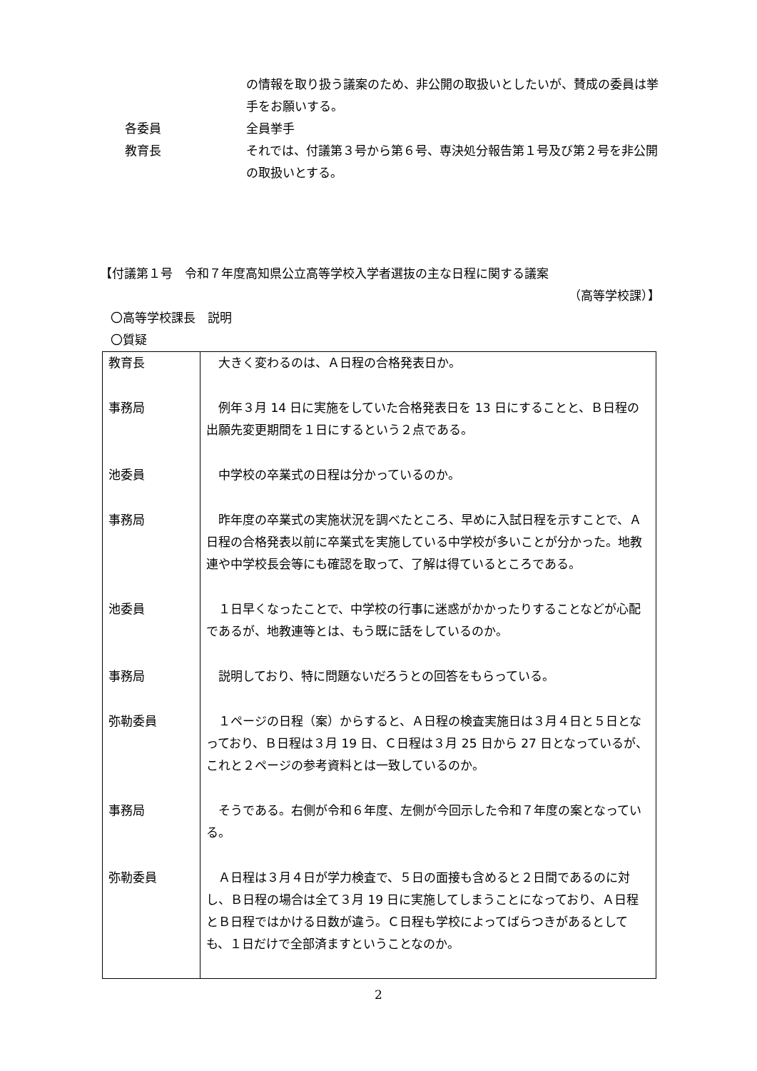の情報を取り扱う議案のため、非公開の取扱いとしたいが、賛成の委員は挙手をお願いする。
各委員 全員挙手
教育長 それでは、付議第３号から第６号、専決処分報告第１号及び第２号を非公開の取扱いとする。
【付議第１号　令和７年度高知県公立高等学校入学者選抜の主な日程に関する議案
（高等学校課）】
〇高等学校課長　説明
〇質疑
| 教育長 | 大きく変わるのは、Ａ日程の合格発表日か。 |
| 事務局 | 例年３月 14 日に実施をしていた合格発表日を 13 日にすることと、Ｂ日程の出願先変更期間を１日にするという２点である。 |
| 池委員 | 中学校の卒業式の日程は分かっているのか。 |
| 事務局 | 昨年度の卒業式の実施状況を調べたところ、早めに入試日程を示すことで、Ａ日程の合格発表以前に卒業式を実施している中学校が多いことが分かった。地教連や中学校長会等にも確認を取って、了解は得ているところである。 |
| 池委員 | １日早くなったことで、中学校の行事に迷惑がかかったりすることなどが心配であるが、地教連等とは、もう既に話をしているのか。 |
| 事務局 | 説明しており、特に問題ないだろうとの回答をもらっている。 |
| 弥勒委員 | １ページの日程（案）からすると、Ａ日程の検査実施日は３月４日と５日となっており、Ｂ日程は３月 19 日、Ｃ日程は３月 25 日から 27 日となっているが、これと２ページの参考資料とは一致しているのか。 |
| 事務局 | そうである。右側が令和６年度、左側が今回示した令和７年度の案となっている。 |
| 弥勒委員 | Ａ日程は３月４日が学力検査で、５日の面接も含めると２日間であるのに対し、Ｂ日程の場合は全て３月 19 日に実施してしまうことになっており、Ａ日程とＢ日程ではかける日数が違う。Ｃ日程も学校によってばらつきがあるとしても、１日だけで全部済ますということなのか。 |
2